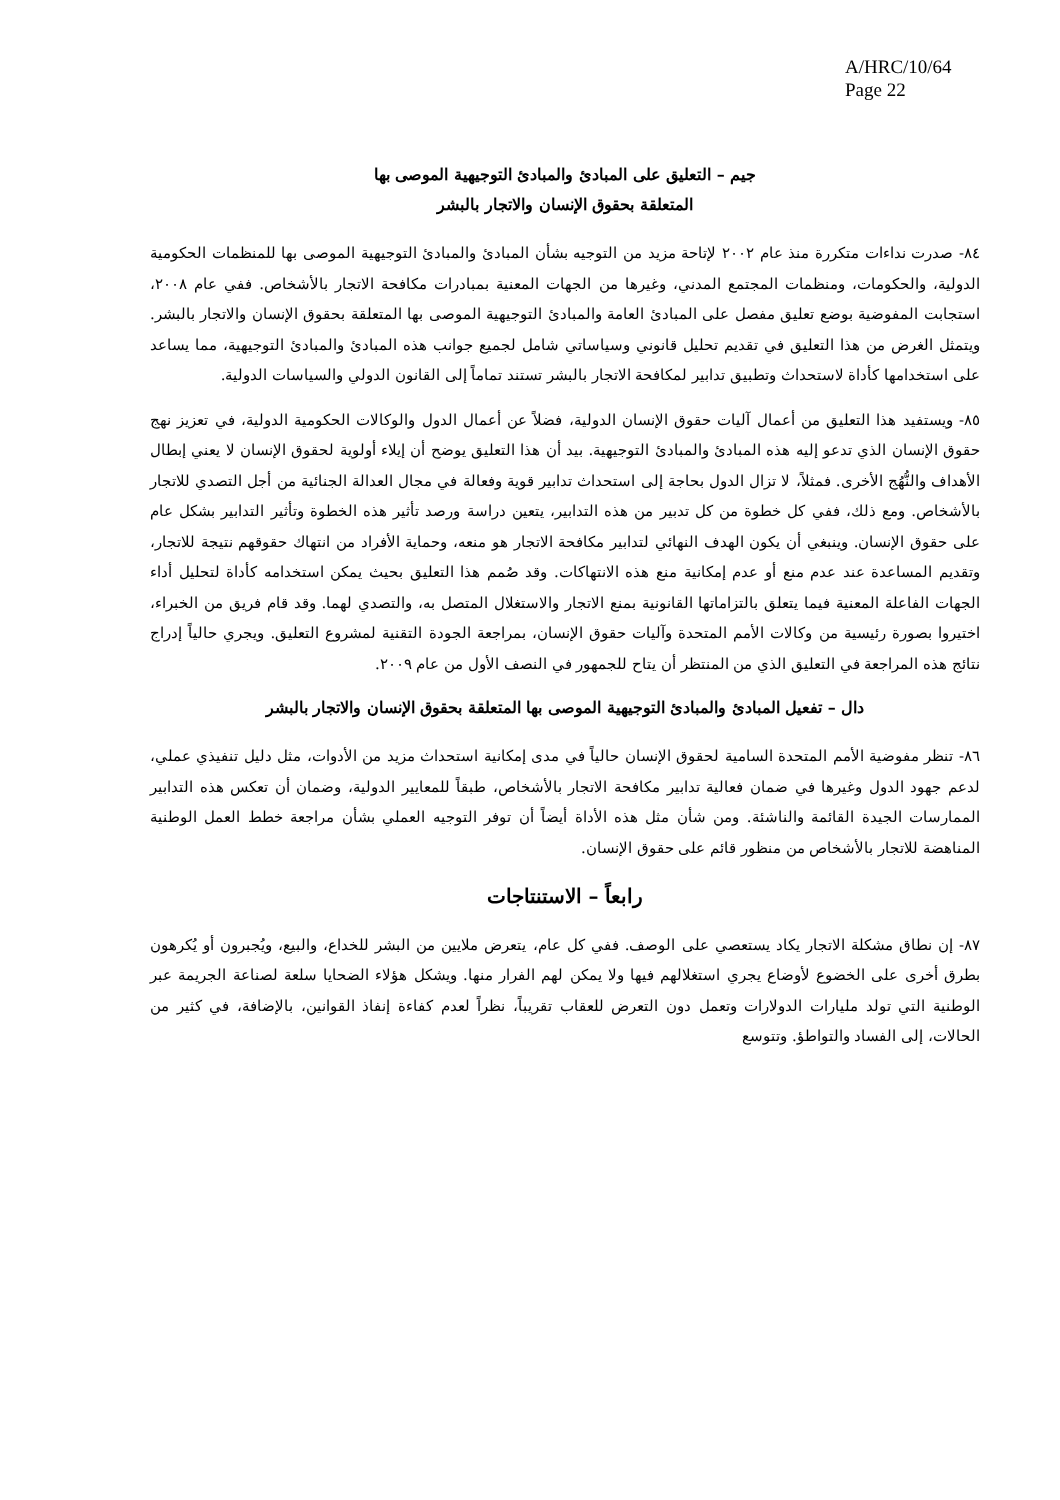A/HRC/10/64
Page 22
جيم – التعليق على المبادئ والمبادئ التوجيهية الموصى بها
المتعلقة بحقوق الإنسان والاتجار بالبشر
٨٤- صدرت نداءات متكررة منذ عام ٢٠٠٢ لإتاحة مزيد من التوجيه بشأن المبادئ والمبادئ التوجيهية الموصى بها للمنظمات الحكومية الدولية، والحكومات، ومنظمات المجتمع المدني، وغيرها من الجهات المعنية بمبادرات مكافحة الاتجار بالأشخاص. ففي عام ٢٠٠٨، استجابت المفوضية بوضع تعليق مفصل على المبادئ العامة والمبادئ التوجيهية الموصى بها المتعلقة بحقوق الإنسان والاتجار بالبشر. ويتمثل الغرض من هذا التعليق في تقديم تحليل قانوني وسياساتي شامل لجميع جوانب هذه المبادئ والمبادئ التوجيهية، مما يساعد على استخدامها كأداة لاستحداث وتطبيق تدابير لمكافحة الاتجار بالبشر تستند تماماً إلى القانون الدولي والسياسات الدولية.
٨٥- ويستفيد هذا التعليق من أعمال آليات حقوق الإنسان الدولية، فضلاً عن أعمال الدول والوكالات الحكومية الدولية، في تعزيز نهج حقوق الإنسان الذي تدعو إليه هذه المبادئ والمبادئ التوجيهية. بيد أن هذا التعليق يوضح أن إيلاء أولوية لحقوق الإنسان لا يعني إبطال الأهداف والنُّهُج الأخرى. فمثلاً، لا تزال الدول بحاجة إلى استحداث تدابير قوية وفعالة في مجال العدالة الجنائية من أجل التصدي للاتجار بالأشخاص. ومع ذلك، ففي كل خطوة من كل تدبير من هذه التدابير، يتعين دراسة ورصد تأثير هذه الخطوة وتأثير التدابير بشكل عام على حقوق الإنسان. وينبغي أن يكون الهدف النهائي لتدابير مكافحة الاتجار هو منعه، وحماية الأفراد من انتهاك حقوقهم نتيجة للاتجار، وتقديم المساعدة عند عدم منع أو عدم إمكانية منع هذه الانتهاكات. وقد صُمم هذا التعليق بحيث يمكن استخدامه كأداة لتحليل أداء الجهات الفاعلة المعنية فيما يتعلق بالتزاماتها القانونية بمنع الاتجار والاستغلال المتصل به، والتصدي لهما. وقد قام فريق من الخبراء، اختيروا بصورة رئيسية من وكالات الأمم المتحدة وآليات حقوق الإنسان، بمراجعة الجودة التقنية لمشروع التعليق. ويجري حالياً إدراج نتائج هذه المراجعة في التعليق الذي من المنتظر أن يتاح للجمهور في النصف الأول من عام ٢٠٠٩.
دال – تفعيل المبادئ والمبادئ التوجيهية الموصى بها المتعلقة بحقوق الإنسان والاتجار بالبشر
٨٦- تنظر مفوضية الأمم المتحدة السامية لحقوق الإنسان حالياً في مدى إمكانية استحداث مزيد من الأدوات، مثل دليل تنفيذي عملي، لدعم جهود الدول وغيرها في ضمان فعالية تدابير مكافحة الاتجار بالأشخاص، طبقاً للمعايير الدولية، وضمان أن تعكس هذه التدابير الممارسات الجيدة القائمة والناشئة. ومن شأن مثل هذه الأداة أيضاً أن توفر التوجيه العملي بشأن مراجعة خطط العمل الوطنية المناهضة للاتجار بالأشخاص من منظور قائم على حقوق الإنسان.
رابعاً – الاستنتاجات
٨٧- إن نطاق مشكلة الاتجار يكاد يستعصي على الوصف. ففي كل عام، يتعرض ملايين من البشر للخداع، والبيع، ويُجبرون أو يُكرهون بطرق أخرى على الخضوع لأوضاع يجري استغلالهم فيها ولا يمكن لهم الفرار منها. ويشكل هؤلاء الضحايا سلعة لصناعة الجريمة عبر الوطنية التي تولد مليارات الدولارات وتعمل دون التعرض للعقاب تقريباً، نظراً لعدم كفاءة إنفاذ القوانين، بالإضافة، في كثير من الحالات، إلى الفساد والتواطؤ. وتتوسع